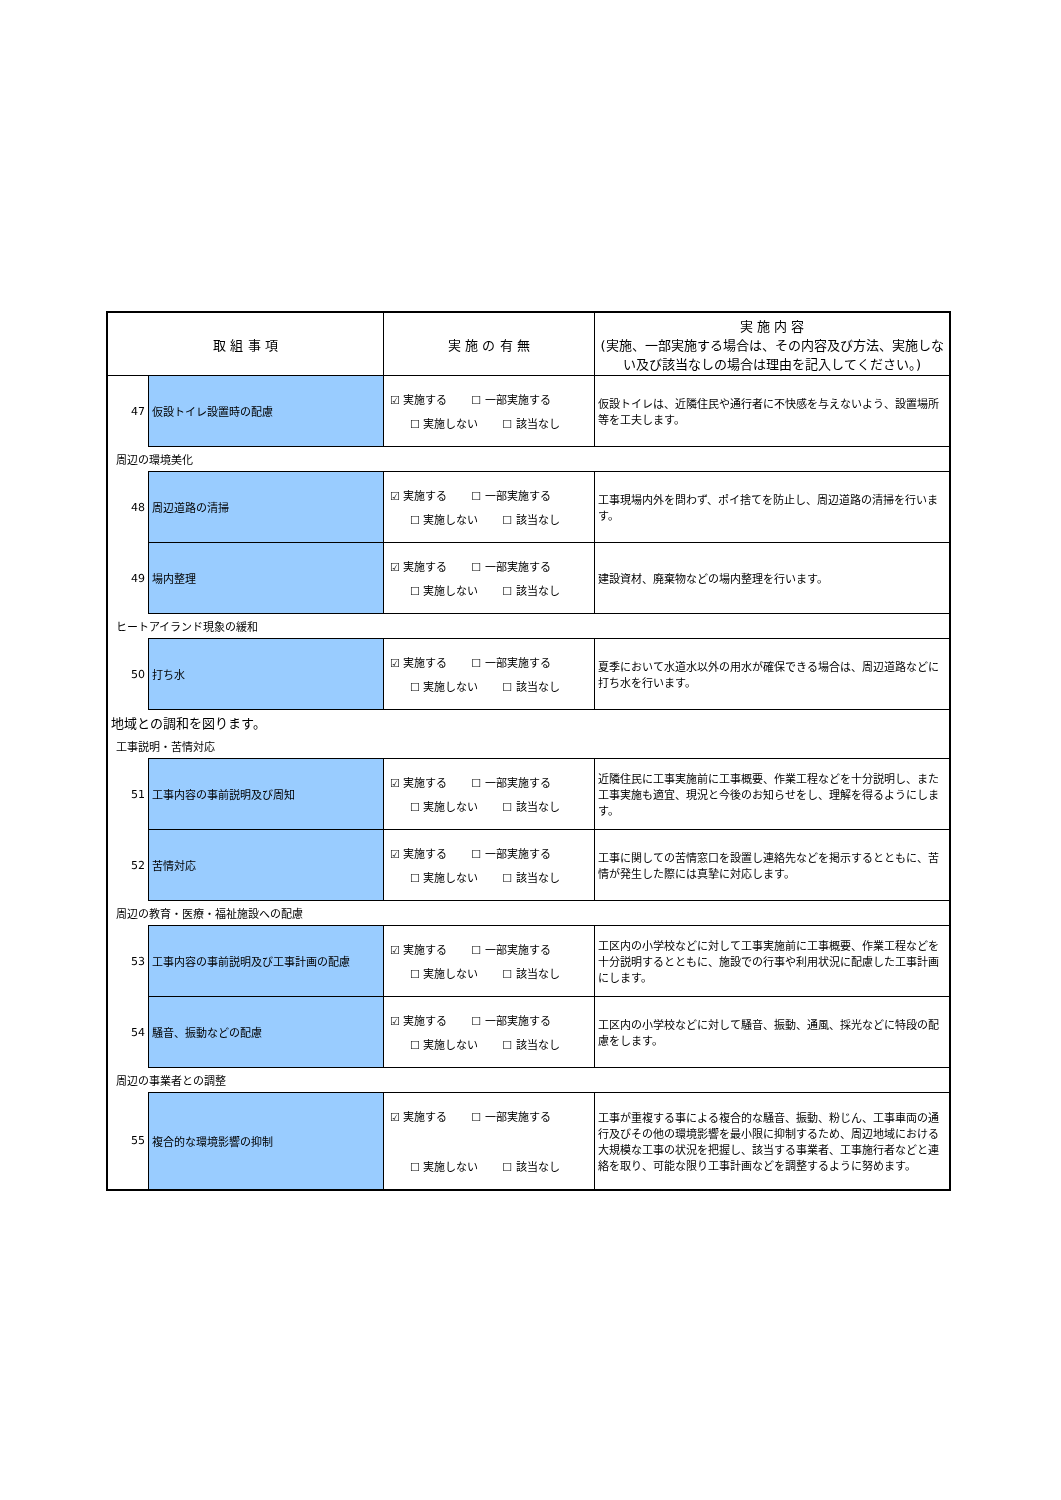| 取 組 事 項 | | 実 施 の 有 無 | 実 施 内 容 (実施、一部実施する場合は、その内容及び方法、実施しない及び該当なしの場合は理由を記入してください。) |
| --- | --- | --- | --- |
| 47 | 仮設トイレ設置時の配慮 | ☑ 実施する ☐ 一部実施する ☐ 実施しない ☐ 該当なし | 仮設トイレは、近隣住民や通行者に不快感を与えないよう、設置場所等を工夫します。 |
| 周辺の環境美化 | | | |
| 48 | 周辺道路の清掃 | ☑ 実施する ☐ 一部実施する ☐ 実施しない ☐ 該当なし | 工事現場内外を問わず、ポイ捨てを防止し、周辺道路の清掃を行います。 |
| 49 | 場内整理 | ☑ 実施する ☐ 一部実施する ☐ 実施しない ☐ 該当なし | 建設資材、廃棄物などの場内整理を行います。 |
| ヒートアイランド現象の緩和 | | | |
| 50 | 打ち水 | ☑ 実施する ☐ 一部実施する ☐ 実施しない ☐ 該当なし | 夏季において水道水以外の用水が確保できる場合は、周辺道路などに打ち水を行います。 |
| 地域との調和を図ります。 | | | |
| 工事説明・苦情対応 | | | |
| 51 | 工事内容の事前説明及び周知 | ☑ 実施する ☐ 一部実施する ☐ 実施しない ☐ 該当なし | 近隣住民に工事実施前に工事概要、作業工程などを十分説明し、また工事実施も適宜、現況と今後のお知らせをし、理解を得るようにします。 |
| 52 | 苦情対応 | ☑ 実施する ☐ 一部実施する ☐ 実施しない ☐ 該当なし | 工事に関しての苦情窓口を設置し連絡先などを掲示するとともに、苦情が発生した際には真摯に対応します。 |
| 周辺の教育・医療・福祉施設への配慮 | | | |
| 53 | 工事内容の事前説明及び工事計画の配慮 | ☑ 実施する ☐ 一部実施する ☐ 実施しない ☐ 該当なし | 工区内の小学校などに対して工事実施前に工事概要、作業工程などを十分説明するとともに、施設での行事や利用状況に配慮した工事計画にします。 |
| 54 | 騒音、振動などの配慮 | ☑ 実施する ☐ 一部実施する ☐ 実施しない ☐ 該当なし | 工区内の小学校などに対して騒音、振動、通風、採光などに特段の配慮をします。 |
| 周辺の事業者との調整 | | | |
| 55 | 複合的な環境影響の抑制 | ☑ 実施する ☐ 一部実施する ☐ 実施しない ☐ 該当なし | 工事が重複する事による複合的な騒音、振動、粉じん、工事車両の通行及びその他の環境影響を最小限に抑制するため、周辺地域における大規模な工事の状況を把握し、該当する事業者、工事施行者などと連絡を取り、可能な限り工事計画などを調整するように努めます。 |